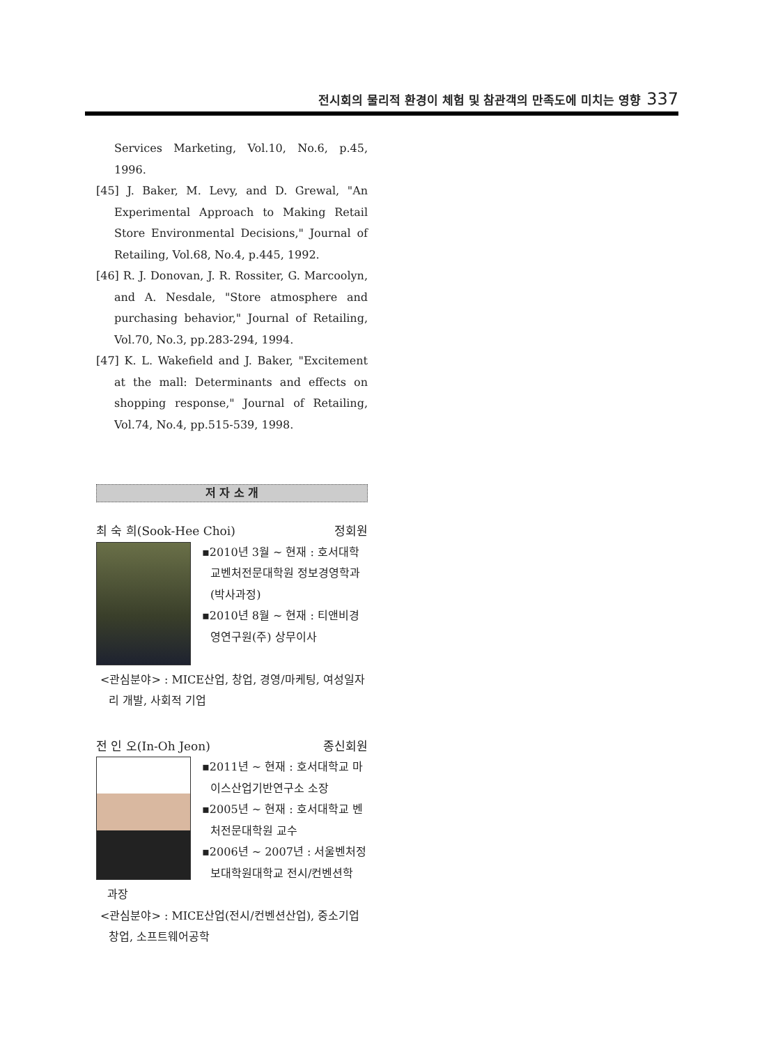전시회의 물리적 환경이 체험 및 참관객의 만족도에 미치는 영향 337
Services Marketing, Vol.10, No.6, p.45, 1996.
[45] J. Baker, M. Levy, and D. Grewal, "An Experimental Approach to Making Retail Store Environmental Decisions," Journal of Retailing, Vol.68, No.4, p.445, 1992.
[46] R. J. Donovan, J. R. Rossiter, G. Marcoolyn, and A. Nesdale, "Store atmosphere and purchasing behavior," Journal of Retailing, Vol.70, No.3, pp.283-294, 1994.
[47] K. L. Wakefield and J. Baker, "Excitement at the mall: Determinants and effects on shopping response," Journal of Retailing, Vol.74, No.4, pp.515-539, 1998.
저 자 소 개
최 숙 희(Sook-Hee Choi) 정회원
▪2010년 3월 ~ 현재 : 호서대학교벤처전문대학원 정보경영학과 (박사과정)
▪2010년 8월 ~ 현재 : 티앤비경영연구원(주) 상무이사
<관심분야> : MICE산업, 창업, 경영/마케팅, 여성일자리 개발, 사회적 기업
전 인 오(In-Oh Jeon) 종신회원
▪2011년 ~ 현재 : 호서대학교 마이스산업기반연구소 소장
▪2005년 ~ 현재 : 호서대학교 벤처전문대학원 교수
▪2006년 ~ 2007년 : 서울벤처정보대학원대학교 전시/컨벤션학
과장
<관심분야> : MICE산업(전시/컨벤션산업), 중소기업창업, 소프트웨어공학